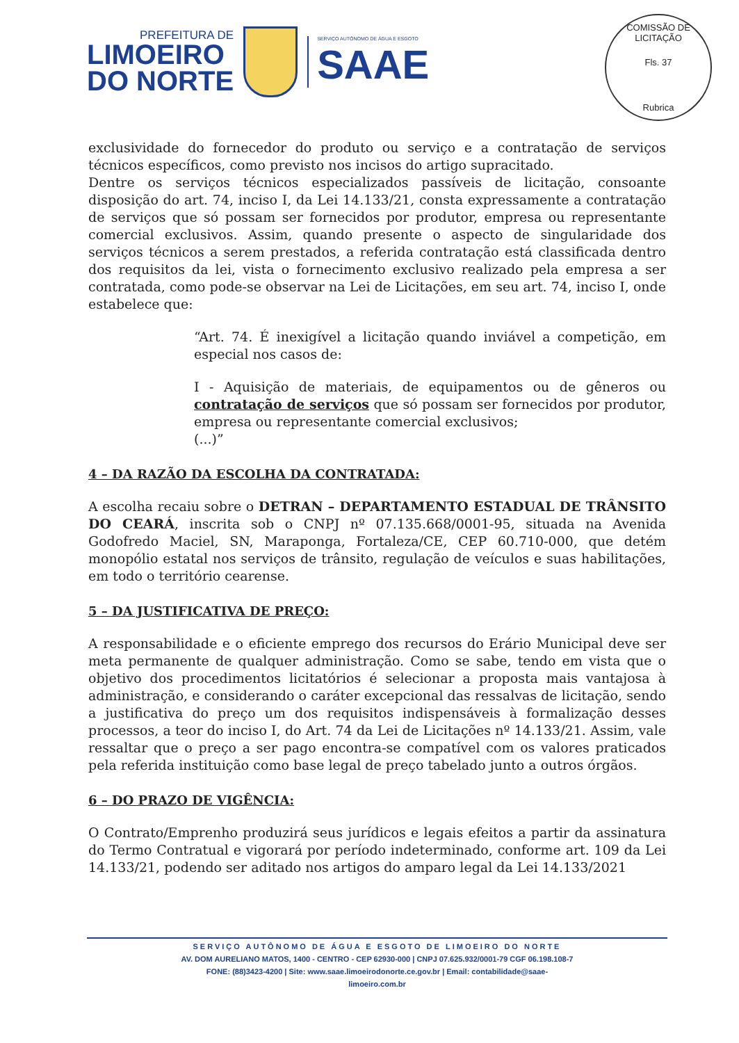PREFEITURA DE
LIMOEIRO
DO NORTE
SERVIÇO AUTÔNOMO DE ÁGUA E ESGOTO
SAAE
COMISSÃO DE LICITAÇÃO
Fls. 37
Rubrica
exclusividade do fornecedor do produto ou serviço e a contratação de serviços técnicos específicos, como previsto nos incisos do artigo supracitado.
Dentre os serviços técnicos especializados passíveis de licitação, consoante disposição do art. 74, inciso I, da Lei 14.133/21, consta expressamente a contratação de serviços que só possam ser fornecidos por produtor, empresa ou representante comercial exclusivos. Assim, quando presente o aspecto de singularidade dos serviços técnicos a serem prestados, a referida contratação está classificada dentro dos requisitos da lei, vista o fornecimento exclusivo realizado pela empresa a ser contratada, como pode-se observar na Lei de Licitações, em seu art. 74, inciso I, onde estabelece que:
“Art. 74. É inexigível a licitação quando inviável a competição, em especial nos casos de:
I - Aquisição de materiais, de equipamentos ou de gêneros ou contratação de serviços que só possam ser fornecidos por produtor, empresa ou representante comercial exclusivos;
(...)”
4 – DA RAZÃO DA ESCOLHA DA CONTRATADA:
A escolha recaiu sobre o DETRAN – DEPARTAMENTO ESTADUAL DE TRÂNSITO DO CEARÁ, inscrita sob o CNPJ nº 07.135.668/0001-95, situada na Avenida Godofredo Maciel, SN, Maraponga, Fortaleza/CE, CEP 60.710-000, que detém monopólio estatal nos serviços de trânsito, regulação de veículos e suas habilitações, em todo o território cearense.
5 – DA JUSTIFICATIVA DE PREÇO:
A responsabilidade e o eficiente emprego dos recursos do Erário Municipal deve ser meta permanente de qualquer administração. Como se sabe, tendo em vista que o objetivo dos procedimentos licitatórios é selecionar a proposta mais vantajosa à administração, e considerando o caráter excepcional das ressalvas de licitação, sendo a justificativa do preço um dos requisitos indispensáveis à formalização desses processos, a teor do inciso I, do Art. 74 da Lei de Licitações nº 14.133/21. Assim, vale ressaltar que o preço a ser pago encontra-se compatível com os valores praticados pela referida instituição como base legal de preço tabelado junto a outros órgãos.
6 – DO PRAZO DE VIGÊNCIA:
O Contrato/Emprenho produzirá seus jurídicos e legais efeitos a partir da assinatura do Termo Contratual e vigorará por período indeterminado, conforme art. 109 da Lei 14.133/21, podendo ser aditado nos artigos do amparo legal da Lei 14.133/2021
SERVIÇO AUTÔNOMO DE ÁGUA E ESGOTO DE LIMOEIRO DO NORTE
AV. DOM AURELIANO MATOS, 1400 - CENTRO - CEP 62930-000 | CNPJ 07.625.932/0001-79 CGF 06.198.108-7
FONE: (88)3423-4200 | Site: www.saae.limoeirodonorte.ce.gov.br | Email: contabilidade@saae-
limoeiro.com.br